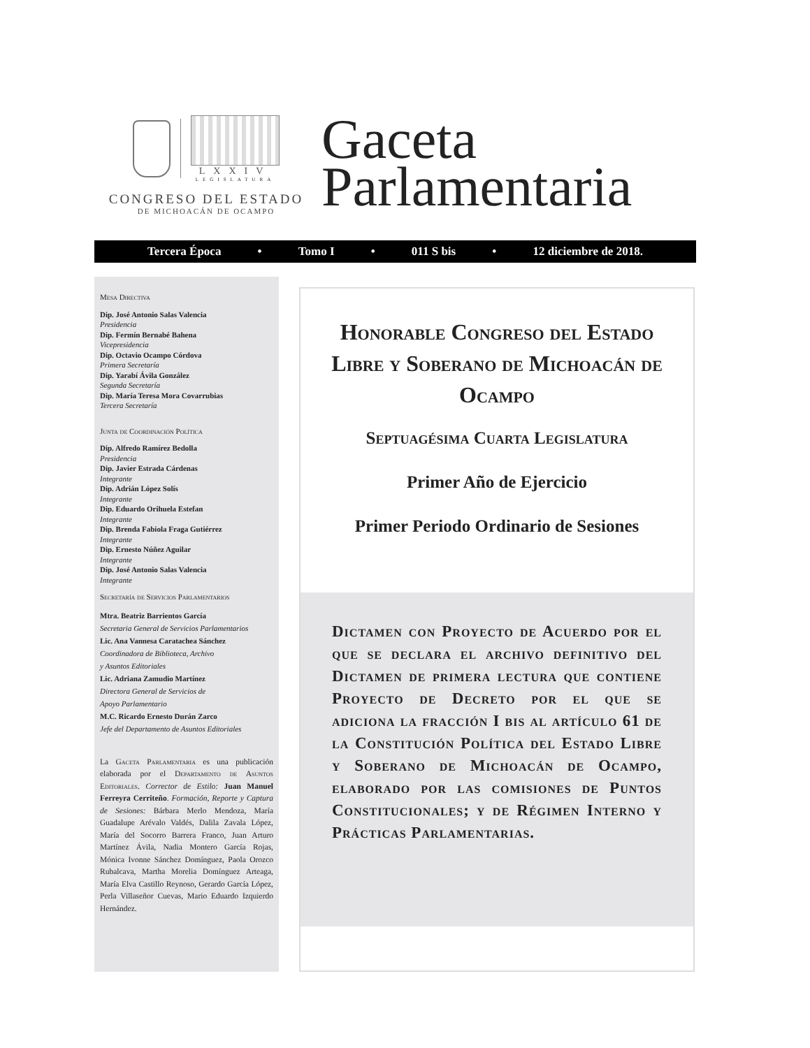LXXIV
LEGISLATURA
CONGRESO DEL ESTADO
DE MICHOACÁN DE OCAMPO
Gaceta
Parlamentaria
Tercera Época • Tomo I • 011 S bis • 12 diciembre de 2018.
Mesa Directiva
Dip. José Antonio Salas Valencia
Presidencia
Dip. Fermín Bernabé Bahena
Vicepresidencia
Dip. Octavio Ocampo Córdova
Primera Secretaría
Dip. Yarabí Ávila González
Segunda Secretaría
Dip. María Teresa Mora Covarrubias
Tercera Secretaría
Junta de Coordinación Política
Dip. Alfredo Ramírez Bedolla
Presidencia
Dip. Javier Estrada Cárdenas
Integrante
Dip. Adrián López Solís
Integrante
Dip. Eduardo Orihuela Estefan
Integrante
Dip. Brenda Fabiola Fraga Gutiérrez
Integrante
Dip. Ernesto Núñez Aguilar
Integrante
Dip. José Antonio Salas Valencia
Integrante
Secretaría de Servicios Parlamentarios
Mtra. Beatriz Barrientos García
Secretaria General de Servicios Parlamentarios
Lic. Ana Vannesa Caratachea Sánchez
Coordinadora de Biblioteca, Archivo
y Asuntos Editoriales
Lic. Adriana Zamudio Martínez
Directora General de Servicios de
Apoyo Parlamentario
M.C. Ricardo Ernesto Durán Zarco
Jefe del Departamento de Asuntos Editoriales
La Gaceta Parlamentaria es una publicación elaborada por el Departamento de Asuntos Editoriales. Corrector de Estilo: Juan Manuel Ferreyra Cerriteño. Formación, Reporte y Captura de Sesiones: Bárbara Merlo Mendoza, María Guadalupe Arévalo Valdés, Dalila Zavala López, María del Socorro Barrera Franco, Juan Arturo Martínez Ávila, Nadia Montero García Rojas, Mónica Ivonne Sánchez Domínguez, Paola Orozco Rubalcava, Martha Morelia Domínguez Arteaga, María Elva Castillo Reynoso, Gerardo García López, Perla Villaseñor Cuevas, Mario Eduardo Izquierdo Hernández.
Honorable Congreso del Estado Libre y Soberano de Michoacán de Ocampo
Septuagésima Cuarta Legislatura
Primer Año de Ejercicio
Primer Periodo Ordinario de Sesiones
Dictamen con Proyecto de Acuerdo por el que se declara el archivo definitivo del Dictamen de primera lectura que contiene Proyecto de Decreto por el que se adiciona la fracción I bis al artículo 61 de la Constitución Política del Estado Libre y Soberano de Michoacán de Ocampo, elaborado por las comisiones de Puntos Constitucionales; y de Régimen Interno y Prácticas Parlamentarias.